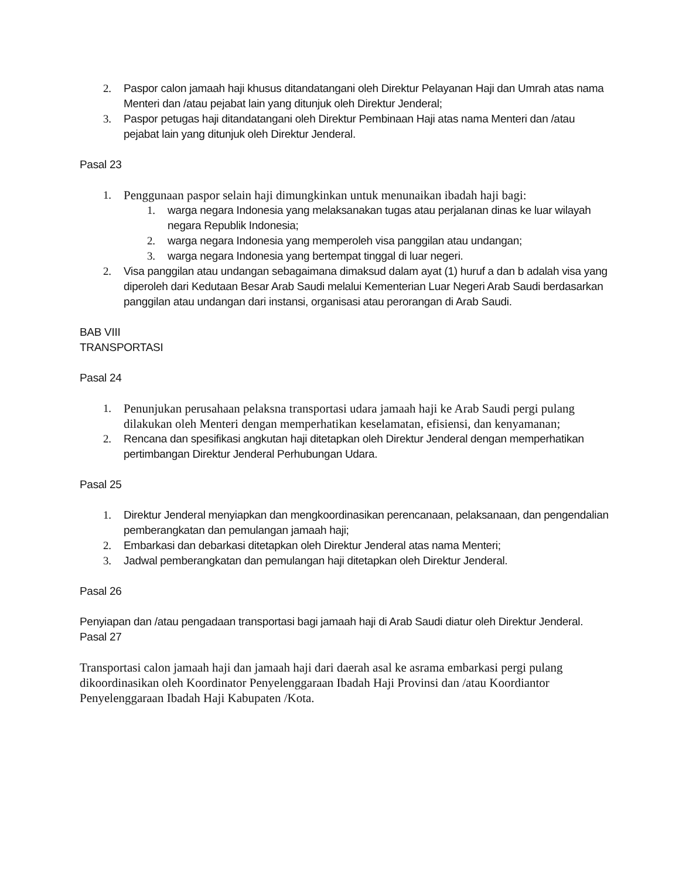2. Paspor calon jamaah haji khusus ditandatangani oleh Direktur Pelayanan Haji dan Umrah atas nama Menteri dan /atau pejabat lain yang ditunjuk oleh Direktur Jenderal;
3. Paspor petugas haji ditandatangani oleh Direktur Pembinaan Haji atas nama Menteri dan /atau pejabat lain yang ditunjuk oleh Direktur Jenderal.
Pasal 23
1. Penggunaan paspor selain haji dimungkinkan untuk menunaikan ibadah haji bagi:
1. warga negara Indonesia yang melaksanakan tugas atau perjalanan dinas ke luar wilayah negara Republik Indonesia;
2. warga negara Indonesia yang memperoleh visa panggilan atau undangan;
3. warga negara Indonesia yang bertempat tinggal di luar negeri.
2. Visa panggilan atau undangan sebagaimana dimaksud dalam ayat (1) huruf a dan b adalah visa yang diperoleh dari Kedutaan Besar Arab Saudi melalui Kementerian Luar Negeri Arab Saudi berdasarkan panggilan atau undangan dari instansi, organisasi atau perorangan di Arab Saudi.
BAB VIII
TRANSPORTASI
Pasal 24
1. Penunjukan perusahaan pelaksna transportasi udara jamaah haji ke Arab Saudi pergi pulang dilakukan oleh Menteri dengan memperhatikan keselamatan, efisiensi, dan kenyamanan;
2. Rencana dan spesifikasi angkutan haji ditetapkan oleh Direktur Jenderal dengan memperhatikan pertimbangan Direktur Jenderal Perhubungan Udara.
Pasal 25
1. Direktur Jenderal menyiapkan dan mengkoordinasikan perencanaan, pelaksanaan, dan pengendalian pemberangkatan dan pemulangan jamaah haji;
2. Embarkasi dan debarkasi ditetapkan oleh Direktur Jenderal atas nama Menteri;
3. Jadwal pemberangkatan dan pemulangan haji ditetapkan oleh Direktur Jenderal.
Pasal 26
Penyiapan dan /atau pengadaan transportasi bagi jamaah haji di Arab Saudi diatur oleh Direktur Jenderal.
Pasal 27
Transportasi calon jamaah haji dan jamaah haji dari daerah asal ke asrama embarkasi pergi pulang dikoordinasikan oleh Koordinator Penyelenggaraan Ibadah Haji Provinsi dan /atau Koordiantor Penyelenggaraan Ibadah Haji Kabupaten /Kota.